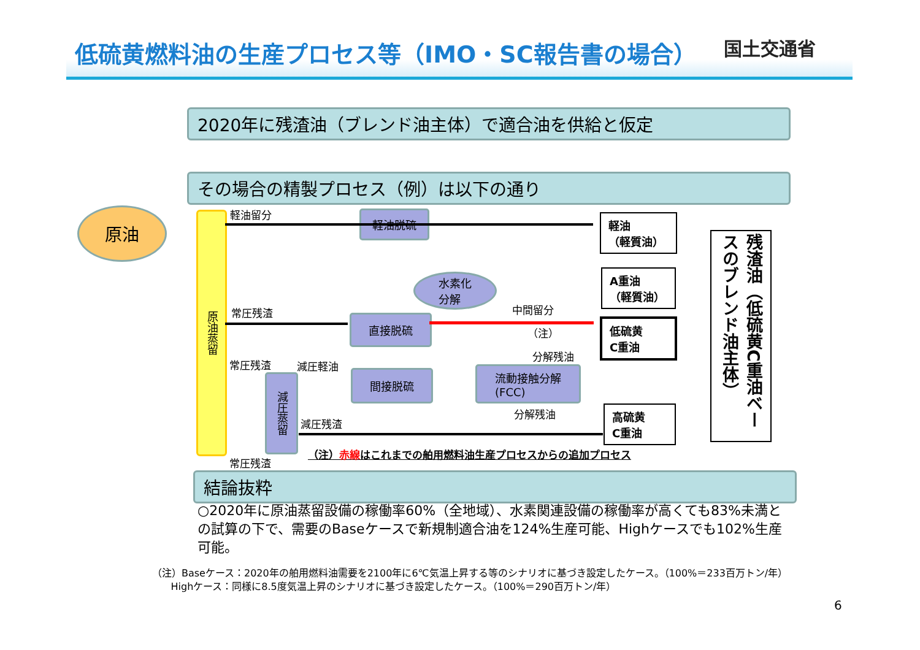低硫黄燃料油の生産プロセス等（IMO・SC報告書の場合）
国土交通省
2020年に残渣油（ブレンド油主体）で適合油を供給と仮定
その場合の精製プロセス（例）は以下の通り
原油
原油蒸留
減圧蒸留
軽油留分
常圧残渣
常圧残渣 減圧軽油
減圧残渣
常圧残渣
軽油脱硫
水素化
分解
直接脱硫
間接脱硫
流動接触分解
(FCC)
中間留分
（注）
分解残油
分解残油
軽油
（軽質油）
A重油
（軽質油）
低硫黄
C重油
高硫黄
C重油
残渣油（低硫黄C重油ベースのブレンド油主体）
（注）赤線はこれまでの舶用燃料油生産プロセスからの追加プロセス
結論抜粋
○2020年に原油蒸留設備の稼働率60%（全地域）、水素関連設備の稼働率が高くても83%未満との試算の下で、需要のBaseケースで新規制適合油を124%生産可能、Highケースでも102%生産可能。
（注）Baseケース：2020年の舶用燃料油需要を2100年に6℃気温上昇する等のシナリオに基づき設定したケース。（100%＝233百万トン/年）
Highケース：同様に8.5度気温上昇のシナリオに基づき設定したケース。（100%＝290百万トン/年）
6